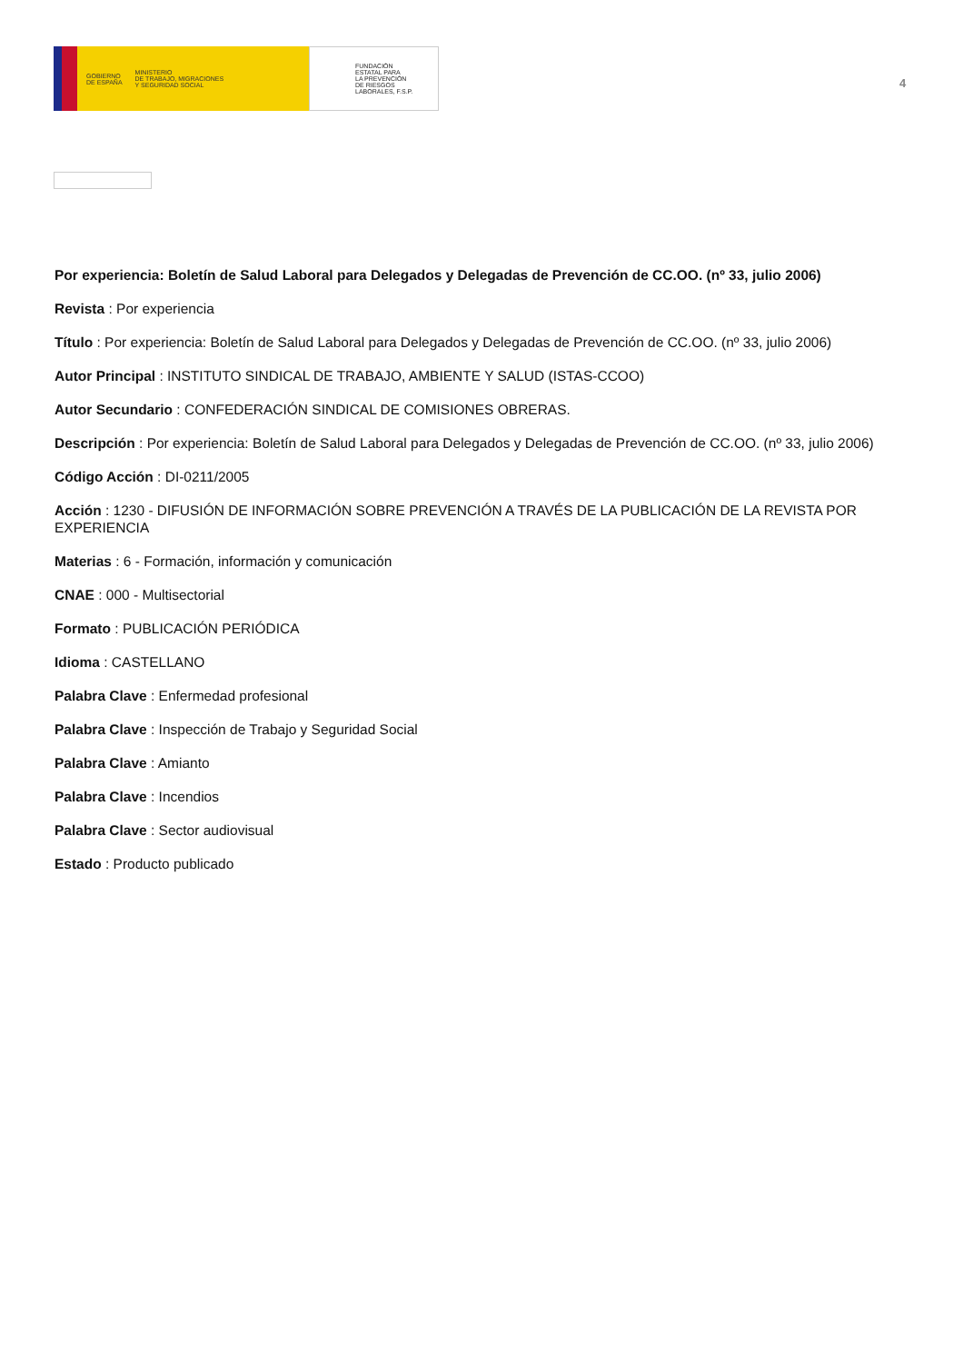GOBIERNO
DE ESPAÑA MINISTERIO
DE TRABAJO, MIGRACIONES
Y SEGURIDAD SOCIAL
FUNDACIÓN
ESTATAL PARA
LA PREVENCIÓN
DE RIESGOS
LABORALES, F.S.P.
4
Por experiencia: Boletín de Salud Laboral para Delegados y Delegadas de Prevención de CC.OO. (nº 33, julio 2006)
Revista : Por experiencia
Título : Por experiencia: Boletín de Salud Laboral para Delegados y Delegadas de Prevención de CC.OO. (nº 33, julio 2006)
Autor Principal : INSTITUTO SINDICAL DE TRABAJO, AMBIENTE Y SALUD (ISTAS-CCOO)
Autor Secundario : CONFEDERACIÓN SINDICAL DE COMISIONES OBRERAS.
Descripción : Por experiencia: Boletín de Salud Laboral para Delegados y Delegadas de Prevención de CC.OO. (nº 33, julio 2006)
Código Acción : DI-0211/2005
Acción : 1230 - DIFUSIÓN DE INFORMACIÓN SOBRE PREVENCIÓN A TRAVÉS DE LA PUBLICACIÓN DE LA REVISTA POR EXPERIENCIA
Materias : 6 - Formación, información y comunicación
CNAE : 000 - Multisectorial
Formato : PUBLICACIÓN PERIÓDICA
Idioma : CASTELLANO
Palabra Clave : Enfermedad profesional
Palabra Clave : Inspección de Trabajo y Seguridad Social
Palabra Clave : Amianto
Palabra Clave : Incendios
Palabra Clave : Sector audiovisual
Estado : Producto publicado